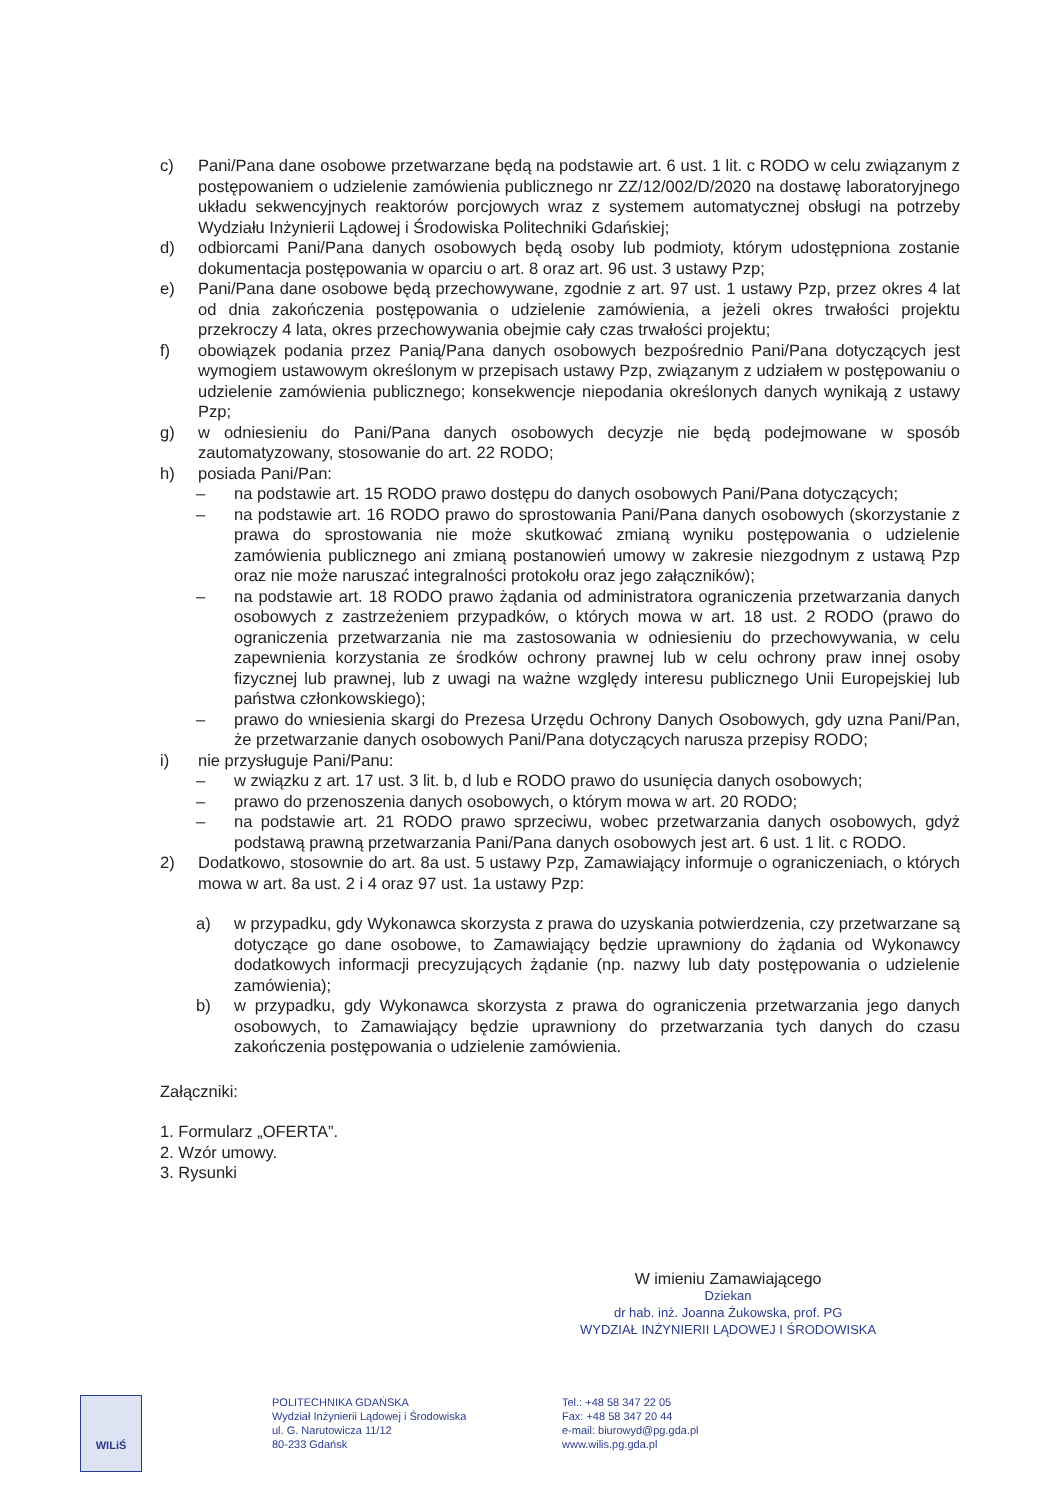c) Pani/Pana dane osobowe przetwarzane będą na podstawie art. 6 ust. 1 lit. c RODO w celu związanym z postępowaniem o udzielenie zamówienia publicznego nr ZZ/12/002/D/2020 na dostawę laboratoryjnego układu sekwencyjnych reaktorów porcjowych wraz z systemem automatycznej obsługi na potrzeby Wydziału Inżynierii Lądowej i Środowiska Politechniki Gdańskiej;
d) odbiorcami Pani/Pana danych osobowych będą osoby lub podmioty, którym udostępniona zostanie dokumentacja postępowania w oparciu o art. 8 oraz art. 96 ust. 3 ustawy Pzp;
e) Pani/Pana dane osobowe będą przechowywane, zgodnie z art. 97 ust. 1 ustawy Pzp, przez okres 4 lat od dnia zakończenia postępowania o udzielenie zamówienia, a jeżeli okres trwałości projektu przekroczy 4 lata, okres przechowywania obejmie cały czas trwałości projektu;
f) obowiązek podania przez Panią/Pana danych osobowych bezpośrednio Pani/Pana dotyczących jest wymogiem ustawowym określonym w przepisach ustawy Pzp, związanym z udziałem w postępowaniu o udzielenie zamówienia publicznego; konsekwencje niepodania określonych danych wynikają z ustawy Pzp;
g) w odniesieniu do Pani/Pana danych osobowych decyzje nie będą podejmowane w sposób zautomatyzowany, stosowanie do art. 22 RODO;
h) posiada Pani/Pan:
– na podstawie art. 15 RODO prawo dostępu do danych osobowych Pani/Pana dotyczących;
– na podstawie art. 16 RODO prawo do sprostowania Pani/Pana danych osobowych (skorzystanie z prawa do sprostowania nie może skutkować zmianą wyniku postępowania o udzielenie zamówienia publicznego ani zmianą postanowień umowy w zakresie niezgodnym z ustawą Pzp oraz nie może naruszać integralności protokołu oraz jego załączników);
– na podstawie art. 18 RODO prawo żądania od administratora ograniczenia przetwarzania danych osobowych z zastrzeżeniem przypadków, o których mowa w art. 18 ust. 2 RODO (prawo do ograniczenia przetwarzania nie ma zastosowania w odniesieniu do przechowywania, w celu zapewnienia korzystania ze środków ochrony prawnej lub w celu ochrony praw innej osoby fizycznej lub prawnej, lub z uwagi na ważne względy interesu publicznego Unii Europejskiej lub państwa członkowskiego);
– prawo do wniesienia skargi do Prezesa Urzędu Ochrony Danych Osobowych, gdy uzna Pani/Pan, że przetwarzanie danych osobowych Pani/Pana dotyczących narusza przepisy RODO;
i) nie przysługuje Pani/Panu:
– w związku z art. 17 ust. 3 lit. b, d lub e RODO prawo do usunięcia danych osobowych;
– prawo do przenoszenia danych osobowych, o którym mowa w art. 20 RODO;
– na podstawie art. 21 RODO prawo sprzeciwu, wobec przetwarzania danych osobowych, gdyż podstawą prawną przetwarzania Pani/Pana danych osobowych jest art. 6 ust. 1 lit. c RODO.
2) Dodatkowo, stosownie do art. 8a ust. 5 ustawy Pzp, Zamawiający informuje o ograniczeniach, o których mowa w art. 8a ust. 2 i 4 oraz 97 ust. 1a ustawy Pzp:
a) w przypadku, gdy Wykonawca skorzysta z prawa do uzyskania potwierdzenia, czy przetwarzane są dotyczące go dane osobowe, to Zamawiający będzie uprawniony do żądania od Wykonawcy dodatkowych informacji precyzujących żądanie (np. nazwy lub daty postępowania o udzielenie zamówienia);
b) w przypadku, gdy Wykonawca skorzysta z prawa do ograniczenia przetwarzania jego danych osobowych, to Zamawiający będzie uprawniony do przetwarzania tych danych do czasu zakończenia postępowania o udzielenie zamówienia.
Załączniki:
1. Formularz „OFERTA”.
2. Wzór umowy.
3. Rysunki
W imieniu Zamawiającego
Dziekan
dr hab. inż. Joanna Żukowska, prof. PG
WYDZIAŁ INŻYNIERII LĄDOWEJ I ŚRODOWISKA
WILiŚ
POLITECHNIKA GDAŃSKA
Wydział Inżynierii Lądowej i Środowiska
ul. G. Narutowicza 11/12
80-233 Gdańsk
Tel.: +48 58 347 22 05
Fax: +48 58 347 20 44
e-mail: biurowyd@pg.gda.pl
www.wilis.pg.gda.pl